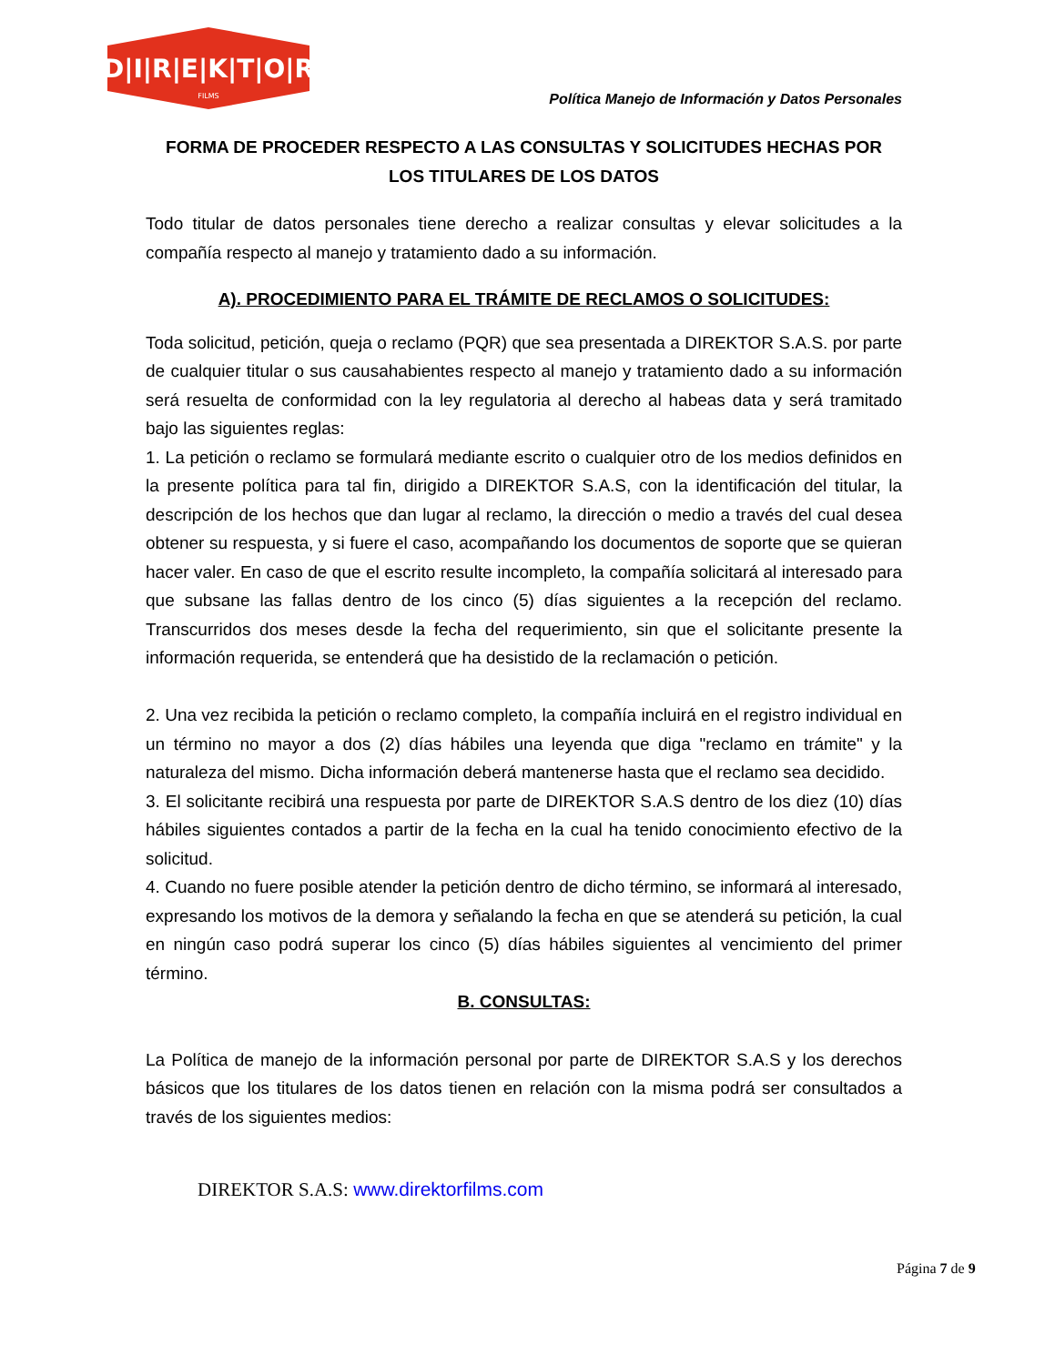D|I|R|E|K|T|O|R
FILMS
Política Manejo de Información y Datos Personales
FORMA DE PROCEDER RESPECTO A LAS CONSULTAS Y SOLICITUDES HECHAS POR LOS TITULARES DE LOS DATOS
Todo titular de datos personales tiene derecho a realizar consultas y elevar solicitudes a la compañía respecto al manejo y tratamiento dado a su información.
A). PROCEDIMIENTO PARA EL TRÁMITE DE RECLAMOS O SOLICITUDES:
Toda solicitud, petición, queja o reclamo (PQR) que sea presentada a DIREKTOR S.A.S. por parte de cualquier titular o sus causahabientes respecto al manejo y tratamiento dado a su información será resuelta de conformidad con la ley regulatoria al derecho al habeas data y será tramitado bajo las siguientes reglas:
1. La petición o reclamo se formulará mediante escrito o cualquier otro de los medios definidos en la presente política para tal fin, dirigido a DIREKTOR S.A.S, con la identificación del titular, la descripción de los hechos que dan lugar al reclamo, la dirección o medio a través del cual desea obtener su respuesta, y si fuere el caso, acompañando los documentos de soporte que se quieran hacer valer. En caso de que el escrito resulte incompleto, la compañía solicitará al interesado para que subsane las fallas dentro de los cinco (5) días siguientes a la recepción del reclamo. Transcurridos dos meses desde la fecha del requerimiento, sin que el solicitante presente la información requerida, se entenderá que ha desistido de la reclamación o petición.
2. Una vez recibida la petición o reclamo completo, la compañía incluirá en el registro individual en un término no mayor a dos (2) días hábiles una leyenda que diga "reclamo en trámite" y la naturaleza del mismo. Dicha información deberá mantenerse hasta que el reclamo sea decidido.
3. El solicitante recibirá una respuesta por parte de DIREKTOR S.A.S dentro de los diez (10) días hábiles siguientes contados a partir de la fecha en la cual ha tenido conocimiento efectivo de la solicitud.
4. Cuando no fuere posible atender la petición dentro de dicho término, se informará al interesado, expresando los motivos de la demora y señalando la fecha en que se atenderá su petición, la cual en ningún caso podrá superar los cinco (5) días hábiles siguientes al vencimiento del primer término.
B. CONSULTAS:
La Política de manejo de la información personal por parte de DIREKTOR S.A.S y los derechos básicos que los titulares de los datos tienen en relación con la misma podrá ser consultados a través de los siguientes medios:
DIREKTOR S.A.S: www.direktorfilms.com
Página 7 de 9